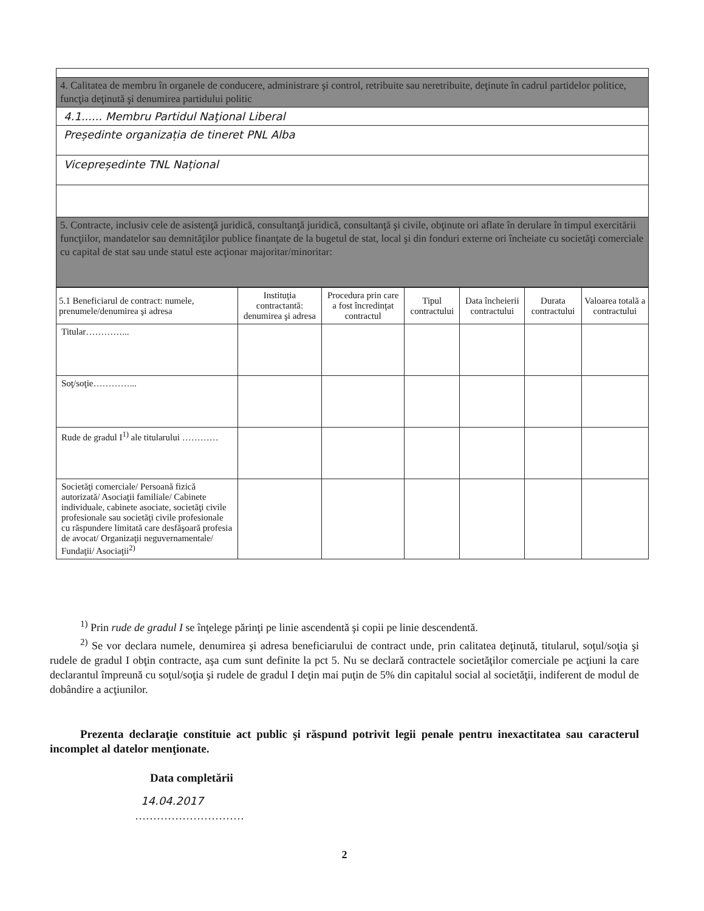| 4. Calitatea de membru în organele de conducere, administrare şi control, retribuite sau neretribuite, deţinute în cadrul partidelor politice, funcţia deţinută şi denumirea partidului politic |
| 4.1...... Membru Partidul Naţional Liberal |
| Președinte organizația de tineret PNL Alba |
| Vicepreședinte TNL Național |
| 5. Contracte, inclusiv cele de asistenţă juridică, consultanţă juridică, consultanţă şi civile, obţinute ori aflate în derulare în timpul exercitării funcţiilor, mandatelor sau demnităţilor publice finanţate de la bugetul de stat, local şi din fonduri externe ori încheiate cu societăţi comerciale cu capital de stat sau unde statul este acţionar majoritar/minoritar: |
| 5.1 Beneficiarul de contract: numele, prenumele/denumirea şi adresa | Instituţia contractantă: denumirea şi adresa | Procedura prin care a fost încredinţat contractul | Tipul contractului | Data încheierii contractului | Durata contractului | Valoarea totală a contractului |
| --- | --- | --- | --- | --- | --- | --- |
| Titular…………... | | | | | | |
| Soţ/soţie…………... | | | | | | |
| Rude de gradul I<sup>1)</sup> ale titularului ………… | | | | | | |
| Societăţi comerciale/ Persoană fizică autorizată/ Asociaţii familiale/ Cabinete individuale, cabinete asociate, societăţi civile profesionale sau societăţi civile profesionale cu răspundere limitată care desfăşoară profesia de avocat/ Organizaţii neguvernamentale/ Fundaţii/ Asociaţii<sup>2)</sup> | | | | | | |
<sup>1)</sup> Prin rude de gradul I se înţelege părinţi pe linie ascendentă şi copii pe linie descendentă.
<sup>2)</sup> Se vor declara numele, denumirea şi adresa beneficiarului de contract unde, prin calitatea deţinută, titularul, soţul/soţia şi rudele de gradul I obţin contracte, aşa cum sunt definite la pct 5. Nu se declară contractele societăţilor comerciale pe acţiuni la care declarantul împreună cu soţul/soţia şi rudele de gradul I deţin mai puţin de 5% din capitalul social al societăţii, indiferent de modul de dobândire a acţiunilor.
Prezenta declaraţie constituie act public şi răspund potrivit legii penale pentru inexactitatea sau caracterul incomplet al datelor menţionate.
Data completării
14.04.2017
…………………………
2